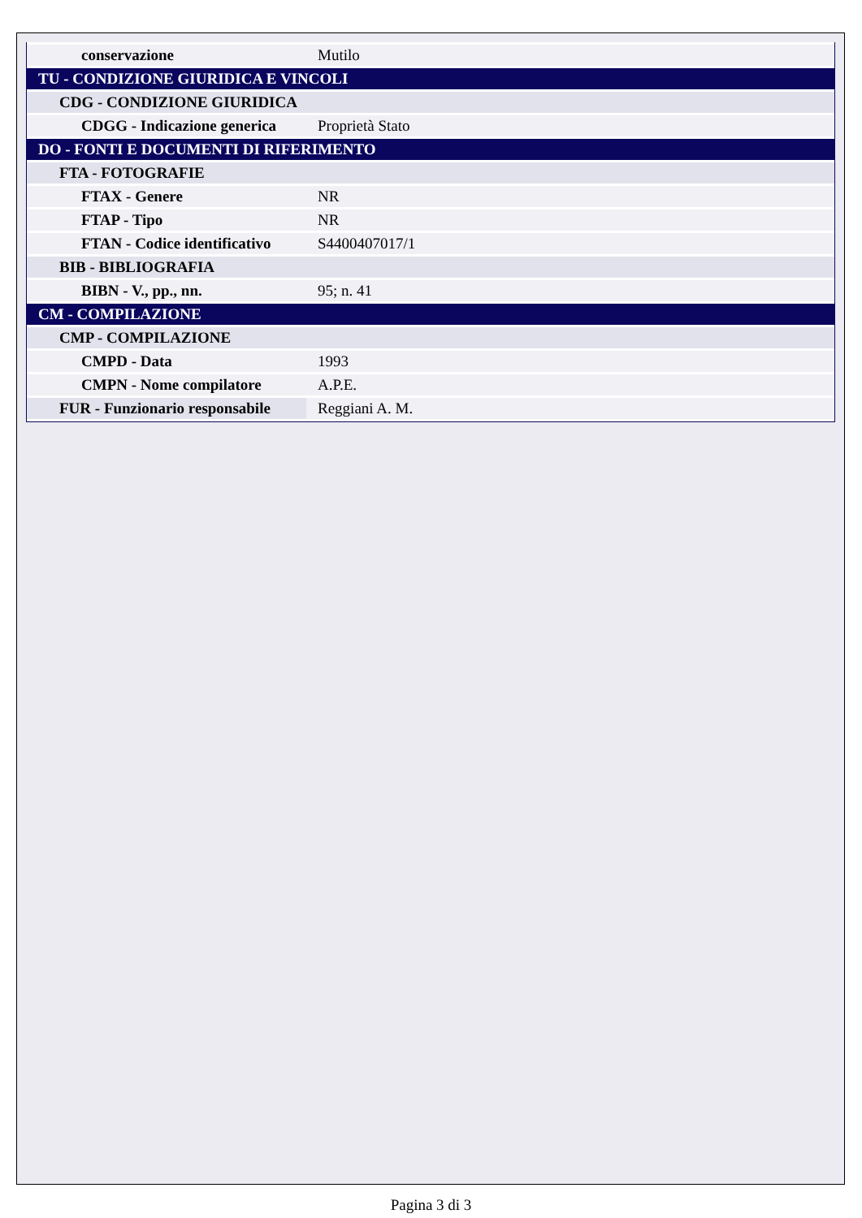| conservazione | Mutilo |
| TU - CONDIZIONE GIURIDICA E VINCOLI | |
| CDG - CONDIZIONE GIURIDICA | |
| CDGG - Indicazione generica | Proprietà Stato |
| DO - FONTI E DOCUMENTI DI RIFERIMENTO | |
| FTA - FOTOGRAFIE | |
| FTAX - Genere | NR |
| FTAP - Tipo | NR |
| FTAN - Codice identificativo | S4400407017/1 |
| BIB - BIBLIOGRAFIA | |
| BIBN - V., pp., nn. | 95; n. 41 |
| CM - COMPILAZIONE | |
| CMP - COMPILAZIONE | |
| CMPD - Data | 1993 |
| CMPN - Nome compilatore | A.P.E. |
| FUR - Funzionario responsabile | Reggiani A. M. |
Pagina 3 di 3